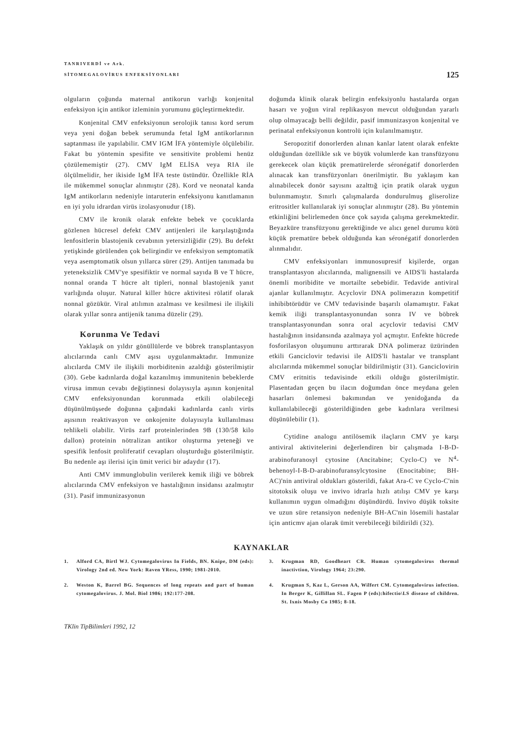TANRIVERDİ ve Ark.
SİTOMEGALOVİRUS ENFEKSİYONLARI
125
olguların çoğunda maternal antikorun varlığı konjenital enfeksiyon için antikor izleminin yorumunu güçleştirmektedir.
Konjenital CMV enfeksiyonun serolojik tanısı kord serum veya yeni doğan bebek serumunda fetal IgM antikorlarının saptanması ile yapılabilir. CMV IGM İFA yöntemiyle ölçülebilir. Fakat bu yöntemin spesifite ve sensitivite problemi henüz çözülememiştir (27). CMV IgM ELİSA veya RIA ile ölçülmelidir, her ikiside IgM İFA teste üstündür. Özellikle RİA ile mükemmel sonuçlar alınmıştır (28). Kord ve neonatal kanda IgM antikorların nedeniyle intaruterin enfeksiyonu kanıtlamanın en iyi yolu idrardan virüs izolasyonudur (18).
CMV ile kronik olarak enfekte bebek ve çocuklarda gözlenen hücresel defekt CMV antijenleri ile karşılaştığında lenfositlerin blastojenik cevabının yetersizliğidir (29). Bu defekt yetişkinde görülenden çok belirgindir ve enfeksiyon semptomatik veya asemptomatik olsun yıllarca sürer (29). Antijen tanımada bu yeteneksizlik CMV'ye spesifiktir ve normal sayıda B ve T hücre, nonnal oranda T hücre alt tipleri, nonnal blastojenik yanıt varlığında oluşur. Natural killer hücre aktivitesi rölatif olarak nonnal gözükür. Viral atılımın azalması ve kesilmesi ile ilişkili olarak yıllar sonra antijenik tanıma düzelir (29).
Korunma Ve Tedavi
Yaklaşık on yıldır gönüllülerde ve böbrek transplantasyon alıcılarında canlı CMV aşısı uygulanmaktadır. Immunize alıcılarda CMV ile ilişkili morbiditenin azaldığı gösterilmiştir (30). Gebe kadınlarda doğal kazanılmış immunitenin bebeklerde virusa immun cevabı değiştinnesi dolayısıyla aşının konjenital CMV enfeksiyonundan korunmada etkili olabileceği düşünülmüşsede doğunna çağındaki kadınlarda canlı virüs aşısının reaktivasyon ve onkojenite dolayısıyla kullanılması tehlikeli olabilir. Virüs zarf proteinlerinden 9B (130/58 kilo dallon) proteinin nötralizan antikor oluşturma yeteneği ve spesifik lenfosit proliferatif cevapları oluşturduğu gösterilmiştir. Bu nedenle aşı ilerisi için ümit verici bir adaydır (17).
Anti CMV immunglobulin verilerek kemik iliği ve böbrek alıcılarında CMV enfeksiyon ve hastalığının insidansı azalmıştır (31). Pasif immunizasyonun
doğumda klinik olarak belirgin enfeksiyonlu hastalarda organ hasarı ve yoğun viral replikasyon mevcut olduğundan yararlı olup olmayacağı belli değildir, pasif immunizasyon konjenital ve perinatal enfeksiyonun kontrolü için kulanılmamıştır.
Seropozitif donorlerden alınan kanlar latent olarak enfekte olduğundan özellikle sık ve büyük volumlerde kan transfüzyonu gerekecek olan küçük prematürelerde séronégatif donorlerden alınacak kan transfüzyonları önerilmiştir. Bu yaklaşım kan alınabilecek donör sayısını azalttığ için pratik olarak uygun bulunmamıştır. Sınırlı çalışmalarda dondurulmuş gliserolize eritrositler kullanılarak iyi sonuçlar alınmıştır (28). Bu yöntemin etkinliğini belirlemeden önce çok sayıda çalışma gerekmektedir. Beyazküre transfüzyonu gerektiğinde ve alıcı genel durumu kötü küçük prematüre bebek olduğunda kan séronégatif donorlerden alınmalıdır.
CMV enfeksiyonları immunosupresif kişilerde, organ transplantasyon alıcılarında, malignensili ve AIDS'li hastalarda önemli moribidite ve mortailte sebebidir. Tedavide antiviral ajanlar kullanılmıştır. Acyclovir DNA polimerazın kompetitif inhibibtörüdür ve CMV tedavisinde başarılı olamamıştır. Fakat kemik iliği transplantasyonundan sonra IV ve böbrek transplantasyonundan sonra oral acyclovir tedavisi CMV hastalığının insidansında azalmaya yol açmıştır. Enfekte hücrede fosforilasyon oluşumunu arttırarak DNA polimeraz üzürinden etkili Ganciclovir tedavisi ile AIDS'li hastalar ve transplant alıcılarında mükemmel sonuçlar bildirilmiştir (31). Ganciclovirin CMV eritnitis tedavisinde etkili olduğu gösterilmiştir. Plasentadan geçen bu ilacın doğumdan önce meydana gelen hasarları önlemesi bakımından ve yenidoğanda da kullanılabileceği gösterildiğinden gebe kadınlara verilmesi düşünülebilir (1).
Cytidine analogu antilösemik ilaçların CMV ye karşı antiviral aktivitelerini değerlendiren bir çalışmada I-B-D-arabinofuranosyl cytosine (Ancitabine; Cyclo-C) ve N<sup>4</sup>-behenoyl-I-B-D-arabinofuransylcytosine (Enocitabine; BH-AC)'nin antiviral oldukları gösterildi, fakat Ara-C ve Cyclo-C'nin sitotoksik oluşu ve invivo idrarla hızlı atılışı CMV ye karşı kullanımın uygun olmadığını düşündürdü. İnvivo düşük toksite ve uzun süre retansiyon nedeniyle BH-AC'nin lösemili hastalar için anticmv ajan olarak ümit verebileceği bildirildi (32).
KAYNAKLAR
1. Alford CA, Birtl WJ. Cytomegalovirus In Fields, BN. Knipe, DM (eds): Virology 2nd ed. New York: Raven YRess, 1990; 1981-2010.
2. Weston K, Barrel BG. Sequences of long repeats and part of human cytomegalovirus. J. Mol. Biol 1986; 192:177-208.
3. Krugman RD, Goodheart CR. Human cytomegalovirus thermal inactivtion, Virology 1964; 23:290.
4. Krugman S, Kaz L, Gerson AA, Wilfert CM. Cytomegalovirus infection. In Berger K, Gillillan SL. Fagen P (eds):hifectio\LS disease of children. St. Ixnis Mosby Co 1985; 8-18.
TKlin TipBilimleri 1992, 12